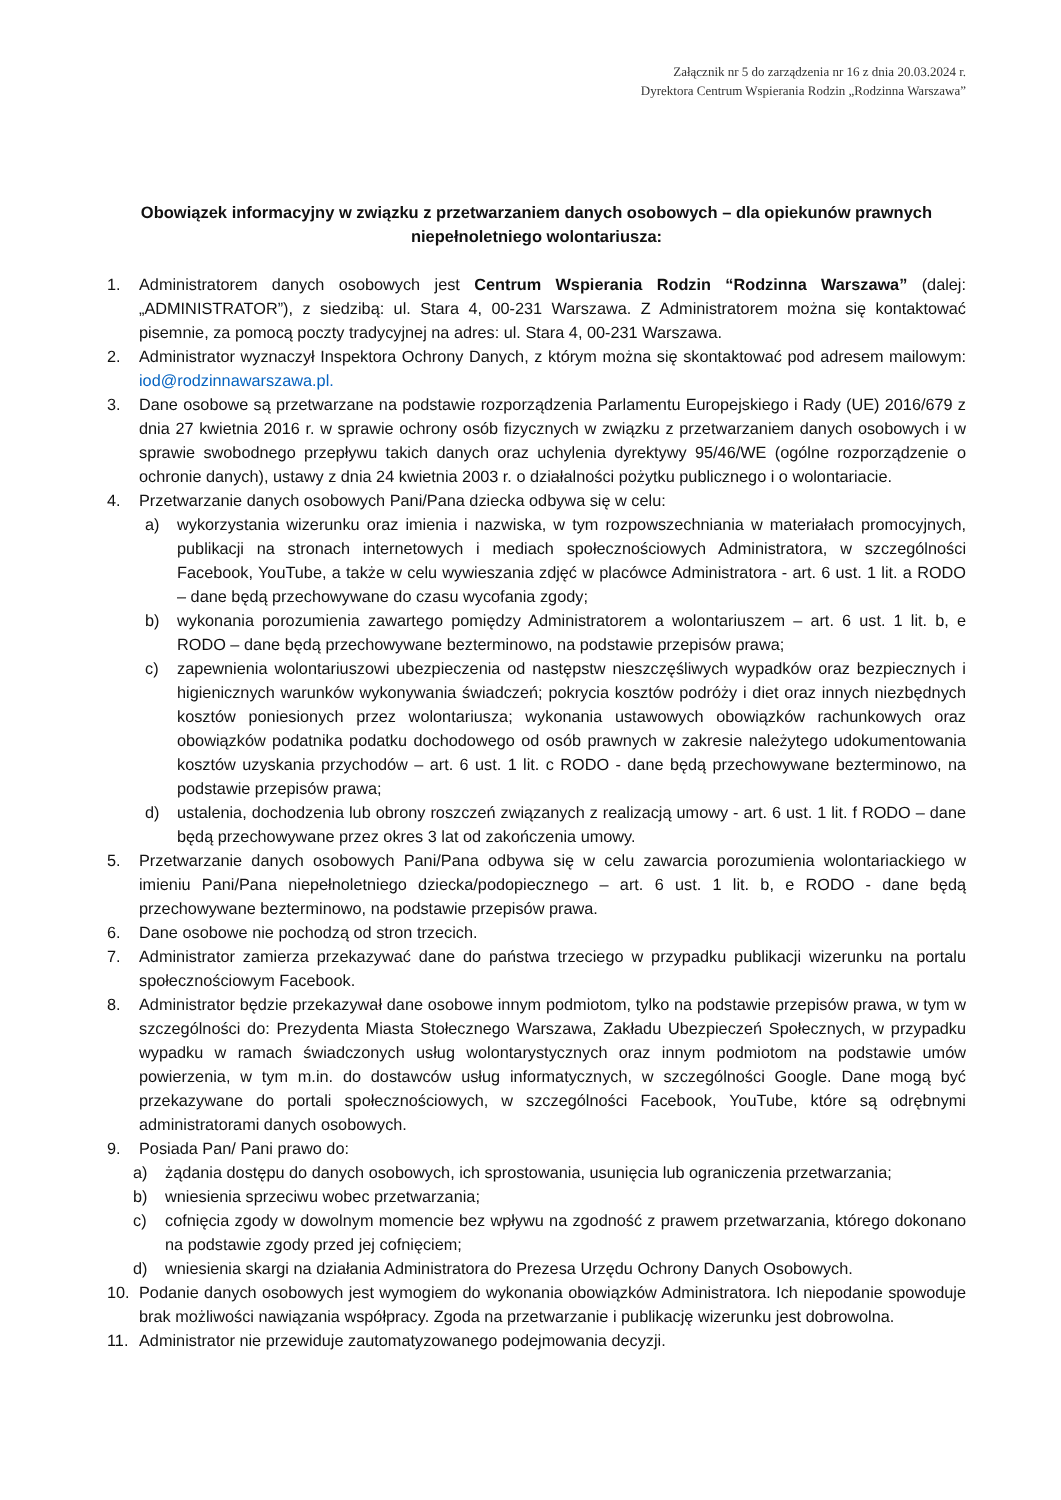Załącznik nr 5 do zarządzenia nr 16 z dnia 20.03.2024 r.
Dyrektora Centrum Wspierania Rodzin „Rodzinna Warszawa”
Obowiązek informacyjny w związku z przetwarzaniem danych osobowych – dla opiekunów prawnych niepełnoletniego wolontariusza:
1. Administratorem danych osobowych jest Centrum Wspierania Rodzin “Rodzinna Warszawa” (dalej: „ADMINISTRATOR”), z siedzibą: ul. Stara 4, 00-231 Warszawa. Z Administratorem można się kontaktować pisemnie, za pomocą poczty tradycyjnej na adres: ul. Stara 4, 00-231 Warszawa.
2. Administrator wyznaczył Inspektora Ochrony Danych, z którym można się skontaktować pod adresem mailowym: iod@rodzinnawarszawa.pl.
3. Dane osobowe są przetwarzane na podstawie rozporządzenia Parlamentu Europejskiego i Rady (UE) 2016/679 z dnia 27 kwietnia 2016 r. w sprawie ochrony osób fizycznych w związku z przetwarzaniem danych osobowych i w sprawie swobodnego przepływu takich danych oraz uchylenia dyrektywy 95/46/WE (ogólne rozporządzenie o ochronie danych), ustawy z dnia 24 kwietnia 2003 r. o działalności pożytku publicznego i o wolontariacie.
4. Przetwarzanie danych osobowych Pani/Pana dziecka odbywa się w celu:
a) wykorzystania wizerunku oraz imienia i nazwiska, w tym rozpowszechniania w materiałach promocyjnych, publikacji na stronach internetowych i mediach społecznościowych Administratora, w szczególności Facebook, YouTube, a także w celu wywieszania zdjęć w placówce Administratora - art. 6 ust. 1 lit. a RODO – dane będą przechowywane do czasu wycofania zgody;
b) wykonania porozumienia zawartego pomiędzy Administratorem a wolontariuszem – art. 6 ust. 1 lit. b, e RODO – dane będą przechowywane bezterminowo, na podstawie przepisów prawa;
c) zapewnienia wolontariuszowi ubezpieczenia od następstw nieszczęśliwych wypadków oraz bezpiecznych i higienicznych warunków wykonywania świadczeń; pokrycia kosztów podróży i diet oraz innych niezbędnych kosztów poniesionych przez wolontariusza; wykonania ustawowych obowiązków rachunkowych oraz obowiązków podatnika podatku dochodowego od osób prawnych w zakresie należytego udokumentowania kosztów uzyskania przychodów – art. 6 ust. 1 lit. c RODO - dane będą przechowywane bezterminowo, na podstawie przepisów prawa;
d) ustalenia, dochodzenia lub obrony roszczeń związanych z realizacją umowy - art. 6 ust. 1 lit. f RODO – dane będą przechowywane przez okres 3 lat od zakończenia umowy.
5. Przetwarzanie danych osobowych Pani/Pana odbywa się w celu zawarcia porozumienia wolontariackiego w imieniu Pani/Pana niepełnoletniego dziecka/podopiecznego – art. 6 ust. 1 lit. b, e RODO - dane będą przechowywane bezterminowo, na podstawie przepisów prawa.
6. Dane osobowe nie pochodzą od stron trzecich.
7. Administrator zamierza przekazywać dane do państwa trzeciego w przypadku publikacji wizerunku na portalu społecznościowym Facebook.
8. Administrator będzie przekazywał dane osobowe innym podmiotom, tylko na podstawie przepisów prawa, w tym w szczególności do: Prezydenta Miasta Stołecznego Warszawa, Zakładu Ubezpieczeń Społecznych, w przypadku wypadku w ramach świadczonych usług wolontarystycznych oraz innym podmiotom na podstawie umów powierzenia, w tym m.in. do dostawców usług informatycznych, w szczególności Google. Dane mogą być przekazywane do portali społecznościowych, w szczególności Facebook, YouTube, które są odrębnymi administratorami danych osobowych.
9. Posiada Pan/ Pani prawo do:
a) żądania dostępu do danych osobowych, ich sprostowania, usunięcia lub ograniczenia przetwarzania;
b) wniesienia sprzeciwu wobec przetwarzania;
c) cofnięcia zgody w dowolnym momencie bez wpływu na zgodność z prawem przetwarzania, którego dokonano na podstawie zgody przed jej cofnięciem;
d) wniesienia skargi na działania Administratora do Prezesa Urzędu Ochrony Danych Osobowych.
10. Podanie danych osobowych jest wymogiem do wykonania obowiązków Administratora. Ich niepodanie spowoduje brak możliwości nawiązania współpracy. Zgoda na przetwarzanie i publikację wizerunku jest dobrowolna.
11. Administrator nie przewiduje zautomatyzowanego podejmowania decyzji.